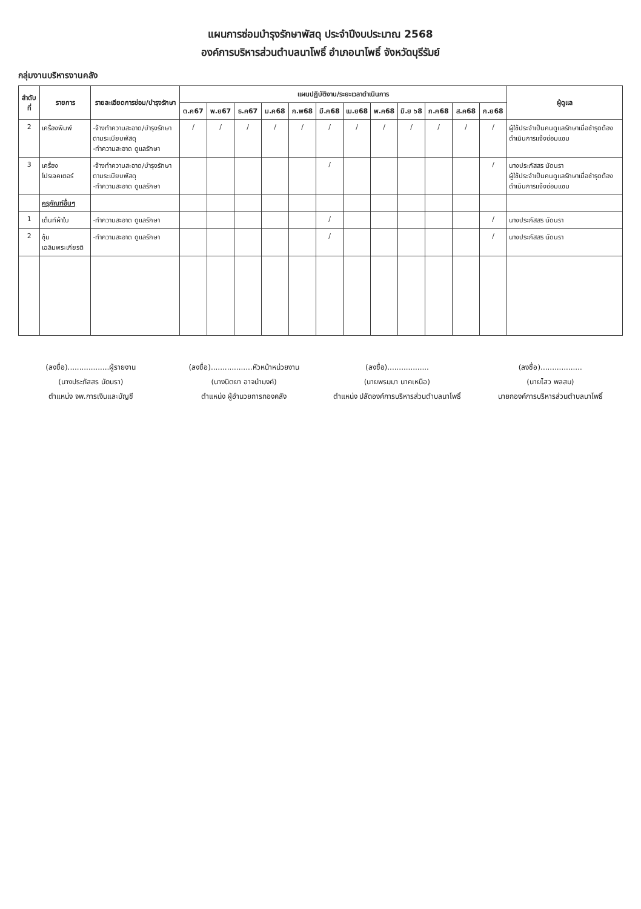แผนการซ่อมบำรุงรักษาพัสดุ ประจำปีงบประมาณ 2568
องค์การบริหารส่วนตำบลนาโพธิ์ อำเภอนาโพธิ์ จังหวัดบุรีรัมย์
กลุ่มงานบริหารงานคลัง
| ลำดับที่ | รายการ | รายละเอียดการซ่อม/บำรุงรักษา | แผนปฏิบัติงาน/ระยะเวลาดำเนินการ | | | | | | | | | | | | ผู้ดูแล |
| --- | --- | --- | --- | --- | --- | --- | --- | --- | --- | --- | --- | --- | --- | --- | --- |
| | | | ต.ค67 | พ.ย67 | ธ.ค67 | ม.ค68 | ก.พ68 | มี.ค68 | เม.ย68 | พ.ค68 | มิ.ย ๖8 | ก.ค68 | ส.ค68 | ก.ย68 | |
| 2 | เครื่องพิมพ์ | -จ้างทำความสะอาด/บำรุงรักษาตามระเบียบพัสดุ -ทำความสะอาด ดูแลรักษา | / | / | / | / | / | / | / | / | / | / | / | / | ผู้ใช้ประจำเป็นคนดูแลรักษาเมื่อชำรุดต้องดำเนินการแจ้งซ่อมแซม |
| 3 | เครื่องโปรเจคเตอร์ | -จ้างทำความสะอาด/บำรุงรักษาตามระเบียบพัสดุ -ทำความสะอาด ดูแลรักษา | | | | | | / | | | | | | / | นางประภัสสร นัดนรา ผู้ใช้ประจำเป็นคนดูแลรักษาเมื่อชำรุดต้องดำเนินการแจ้งซ่อมแซม |
| | ครุภัณฑ์อื่นๆ | | | | | | | | | | | | | | |
| 1 | เต็นท์ผ้าใบ | -ทำความสะอาด ดูแลรักษา | | | | | | / | | | | | | / | นางประภัสสร นัดนรา |
| 2 | ซุ้มเฉลิมพระเกียรติ | -ทำความสะอาด ดูแลรักษา | | | | | | / | | | | | | / | นางประภัสสร นัดนรา |
(ลงชื่อ)..................ผู้รายงาน
(นางประภัสสร นัดนรา)
ตำแหน่ง จพ.การเงินและบัญชี
(ลงชื่อ)..................หัวหน้าหน่วยงาน
(นางนิตยา อาจนำมงค์)
ตำแหน่ง ผู้อำนวยการกองคลัง
(ลงชื่อ)..................
(นายพรมมา นาคเหนือ)
ตำแหน่ง ปลัดองค์การบริหารส่วนตำบลนาโพธิ์
(ลงชื่อ)..................
(นายไสว พลสม)
นายกองค์การบริหารส่วนตำบลนาโพธิ์